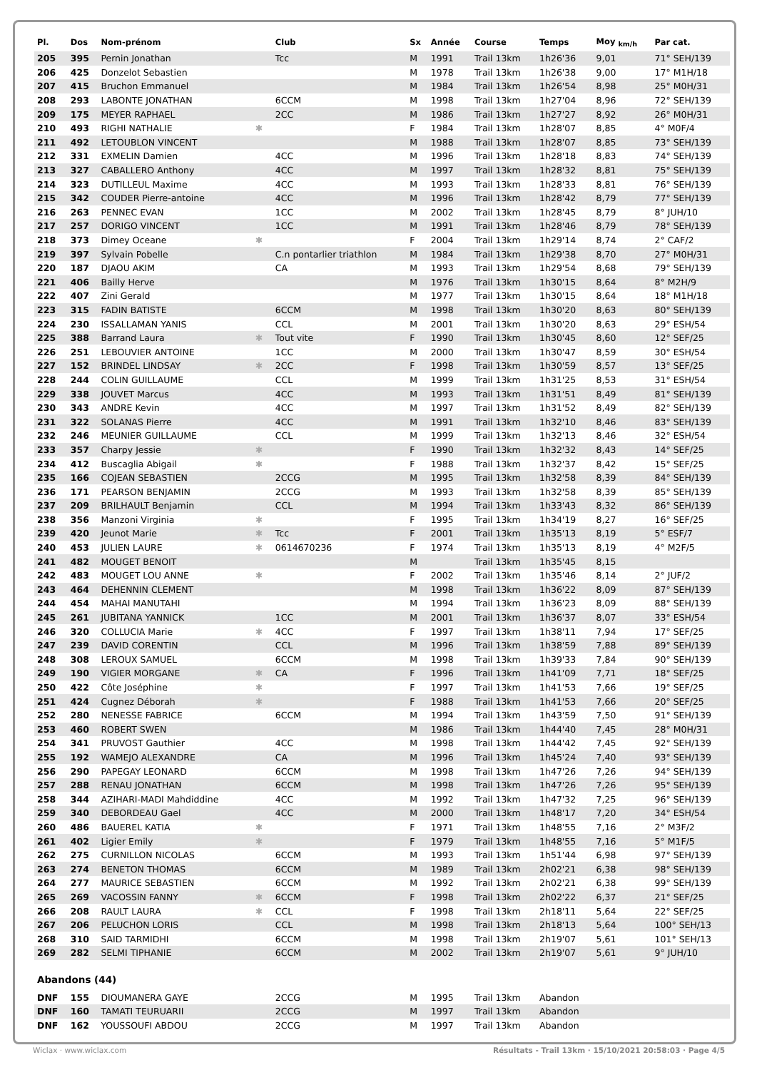| Pl. | Dos | Nom-prénom | | Club | Sx | Année | Course | Temps | Moy <sub>km/h</sub> | Par cat. |
| --- | --- | --- | --- | --- | --- | --- | --- | --- | --- | --- |
| 205 | 395 | Pernin Jonathan | | Tcc | M | 1991 | Trail 13km | 1h26'36 | 9,01 | 71° SEH/139 |
| 206 | 425 | Donzelot Sebastien | | | M | 1978 | Trail 13km | 1h26'38 | 9,00 | 17° M1H/18 |
| 207 | 415 | Bruchon Emmanuel | | | M | 1984 | Trail 13km | 1h26'54 | 8,98 | 25° M0H/31 |
| 208 | 293 | LABONTE JONATHAN | | 6CCM | M | 1998 | Trail 13km | 1h27'04 | 8,96 | 72° SEH/139 |
| 209 | 175 | MEYER RAPHAEL | | 2CC | M | 1986 | Trail 13km | 1h27'27 | 8,92 | 26° M0H/31 |
| 210 | 493 | RIGHI NATHALIE | ✱ | | F | 1984 | Trail 13km | 1h28'07 | 8,85 | 4° M0F/4 |
| 211 | 492 | LETOUBLON VINCENT | | | M | 1988 | Trail 13km | 1h28'07 | 8,85 | 73° SEH/139 |
| 212 | 331 | EXMELIN Damien | | 4CC | M | 1996 | Trail 13km | 1h28'18 | 8,83 | 74° SEH/139 |
| 213 | 327 | CABALLERO Anthony | | 4CC | M | 1997 | Trail 13km | 1h28'32 | 8,81 | 75° SEH/139 |
| 214 | 323 | DUTILLEUL Maxime | | 4CC | M | 1993 | Trail 13km | 1h28'33 | 8,81 | 76° SEH/139 |
| 215 | 342 | COUDER Pierre-antoine | | 4CC | M | 1996 | Trail 13km | 1h28'42 | 8,79 | 77° SEH/139 |
| 216 | 263 | PENNEC EVAN | | 1CC | M | 2002 | Trail 13km | 1h28'45 | 8,79 | 8° JUH/10 |
| 217 | 257 | DORIGO VINCENT | | 1CC | M | 1991 | Trail 13km | 1h28'46 | 8,79 | 78° SEH/139 |
| 218 | 373 | Dimey Oceane | ✱ | | F | 2004 | Trail 13km | 1h29'14 | 8,74 | 2° CAF/2 |
| 219 | 397 | Sylvain Pobelle | | C.n pontarlier triathlon | M | 1984 | Trail 13km | 1h29'38 | 8,70 | 27° M0H/31 |
| 220 | 187 | DJAOU AKIM | | CA | M | 1993 | Trail 13km | 1h29'54 | 8,68 | 79° SEH/139 |
| 221 | 406 | Bailly Herve | | | M | 1976 | Trail 13km | 1h30'15 | 8,64 | 8° M2H/9 |
| 222 | 407 | Zini Gerald | | | M | 1977 | Trail 13km | 1h30'15 | 8,64 | 18° M1H/18 |
| 223 | 315 | FADIN BATISTE | | 6CCM | M | 1998 | Trail 13km | 1h30'20 | 8,63 | 80° SEH/139 |
| 224 | 230 | ISSALLAMAN YANIS | | CCL | M | 2001 | Trail 13km | 1h30'20 | 8,63 | 29° ESH/54 |
| 225 | 388 | Barrand Laura | ✱ | Tout vite | F | 1990 | Trail 13km | 1h30'45 | 8,60 | 12° SEF/25 |
| 226 | 251 | LEBOUVIER ANTOINE | | 1CC | M | 2000 | Trail 13km | 1h30'47 | 8,59 | 30° ESH/54 |
| 227 | 152 | BRINDEL LINDSAY | ✱ | 2CC | F | 1998 | Trail 13km | 1h30'59 | 8,57 | 13° SEF/25 |
| 228 | 244 | COLIN GUILLAUME | | CCL | M | 1999 | Trail 13km | 1h31'25 | 8,53 | 31° ESH/54 |
| 229 | 338 | JOUVET Marcus | | 4CC | M | 1993 | Trail 13km | 1h31'51 | 8,49 | 81° SEH/139 |
| 230 | 343 | ANDRE Kevin | | 4CC | M | 1997 | Trail 13km | 1h31'52 | 8,49 | 82° SEH/139 |
| 231 | 322 | SOLANAS Pierre | | 4CC | M | 1991 | Trail 13km | 1h32'10 | 8,46 | 83° SEH/139 |
| 232 | 246 | MEUNIER GUILLAUME | | CCL | M | 1999 | Trail 13km | 1h32'13 | 8,46 | 32° ESH/54 |
| 233 | 357 | Charpy Jessie | ✱ | | F | 1990 | Trail 13km | 1h32'32 | 8,43 | 14° SEF/25 |
| 234 | 412 | Buscaglia Abigail | ✱ | | F | 1988 | Trail 13km | 1h32'37 | 8,42 | 15° SEF/25 |
| 235 | 166 | COJEAN SEBASTIEN | | 2CCG | M | 1995 | Trail 13km | 1h32'58 | 8,39 | 84° SEH/139 |
| 236 | 171 | PEARSON BENJAMIN | | 2CCG | M | 1993 | Trail 13km | 1h32'58 | 8,39 | 85° SEH/139 |
| 237 | 209 | BRILHAULT Benjamin | | CCL | M | 1994 | Trail 13km | 1h33'43 | 8,32 | 86° SEH/139 |
| 238 | 356 | Manzoni Virginia | ✱ | | F | 1995 | Trail 13km | 1h34'19 | 8,27 | 16° SEF/25 |
| 239 | 420 | Jeunot Marie | ✱ | Tcc | F | 2001 | Trail 13km | 1h35'13 | 8,19 | 5° ESF/7 |
| 240 | 453 | JULIEN LAURE | ✱ | 0614670236 | F | 1974 | Trail 13km | 1h35'13 | 8,19 | 4° M2F/5 |
| 241 | 482 | MOUGET BENOIT | | | M | | Trail 13km | 1h35'45 | 8,15 | |
| 242 | 483 | MOUGET LOU ANNE | ✱ | | F | 2002 | Trail 13km | 1h35'46 | 8,14 | 2° JUF/2 |
| 243 | 464 | DEHENNIN CLEMENT | | | M | 1998 | Trail 13km | 1h36'22 | 8,09 | 87° SEH/139 |
| 244 | 454 | MAHAI MANUTAHI | | | M | 1994 | Trail 13km | 1h36'23 | 8,09 | 88° SEH/139 |
| 245 | 261 | JUBITANA YANNICK | | 1CC | M | 2001 | Trail 13km | 1h36'37 | 8,07 | 33° ESH/54 |
| 246 | 320 | COLLUCIA Marie | ✱ | 4CC | F | 1997 | Trail 13km | 1h38'11 | 7,94 | 17° SEF/25 |
| 247 | 239 | DAVID CORENTIN | | CCL | M | 1996 | Trail 13km | 1h38'59 | 7,88 | 89° SEH/139 |
| 248 | 308 | LEROUX SAMUEL | | 6CCM | M | 1998 | Trail 13km | 1h39'33 | 7,84 | 90° SEH/139 |
| 249 | 190 | VIGIER MORGANE | ✱ | CA | F | 1996 | Trail 13km | 1h41'09 | 7,71 | 18° SEF/25 |
| 250 | 422 | Côte Joséphine | ✱ | | F | 1997 | Trail 13km | 1h41'53 | 7,66 | 19° SEF/25 |
| 251 | 424 | Cugnez Déborah | ✱ | | F | 1988 | Trail 13km | 1h41'53 | 7,66 | 20° SEF/25 |
| 252 | 280 | NENESSE FABRICE | | 6CCM | M | 1994 | Trail 13km | 1h43'59 | 7,50 | 91° SEH/139 |
| 253 | 460 | ROBERT SWEN | | | M | 1986 | Trail 13km | 1h44'40 | 7,45 | 28° M0H/31 |
| 254 | 341 | PRUVOST Gauthier | | 4CC | M | 1998 | Trail 13km | 1h44'42 | 7,45 | 92° SEH/139 |
| 255 | 192 | WAMEJO ALEXANDRE | | CA | M | 1996 | Trail 13km | 1h45'24 | 7,40 | 93° SEH/139 |
| 256 | 290 | PAPEGAY LEONARD | | 6CCM | M | 1998 | Trail 13km | 1h47'26 | 7,26 | 94° SEH/139 |
| 257 | 288 | RENAU JONATHAN | | 6CCM | M | 1998 | Trail 13km | 1h47'26 | 7,26 | 95° SEH/139 |
| 258 | 344 | AZIHARI-MADI Mahdiddine | | 4CC | M | 1992 | Trail 13km | 1h47'32 | 7,25 | 96° SEH/139 |
| 259 | 340 | DEBORDEAU Gael | | 4CC | M | 2000 | Trail 13km | 1h48'17 | 7,20 | 34° ESH/54 |
| 260 | 486 | BAUEREL KATIA | ✱ | | F | 1971 | Trail 13km | 1h48'55 | 7,16 | 2° M3F/2 |
| 261 | 402 | Ligier Emily | ✱ | | F | 1979 | Trail 13km | 1h48'55 | 7,16 | 5° M1F/5 |
| 262 | 275 | CURNILLON NICOLAS | | 6CCM | M | 1993 | Trail 13km | 1h51'44 | 6,98 | 97° SEH/139 |
| 263 | 274 | BENETON THOMAS | | 6CCM | M | 1989 | Trail 13km | 2h02'21 | 6,38 | 98° SEH/139 |
| 264 | 277 | MAURICE SEBASTIEN | | 6CCM | M | 1992 | Trail 13km | 2h02'21 | 6,38 | 99° SEH/139 |
| 265 | 269 | VACOSSIN FANNY | ✱ | 6CCM | F | 1998 | Trail 13km | 2h02'22 | 6,37 | 21° SEF/25 |
| 266 | 208 | RAULT LAURA | ✱ | CCL | F | 1998 | Trail 13km | 2h18'11 | 5,64 | 22° SEF/25 |
| 267 | 206 | PELUCHON LORIS | | CCL | M | 1998 | Trail 13km | 2h18'13 | 5,64 | 100° SEH/13 |
| 268 | 310 | SAID TARMIDHI | | 6CCM | M | 1998 | Trail 13km | 2h19'07 | 5,61 | 101° SEH/13 |
| 269 | 282 | SELMI TIPHANIE | | 6CCM | M | 2002 | Trail 13km | 2h19'07 | 5,61 | 9° JUH/10 |
| Abandons (44) | | | | | | | | | | |
| DNF | 155 | DIOUMANERA GAYE | | 2CCG | M | 1995 | Trail 13km | Abandon | | |
| DNF | 160 | TAMATI TEURUARII | | 2CCG | M | 1997 | Trail 13km | Abandon | | |
| DNF | 162 | YOUSSOUFI ABDOU | | 2CCG | M | 1997 | Trail 13km | Abandon | | |
Wiclax · www.wiclax.com Résultats - Trail 13km · 15/10/2021 20:58:03 · Page 4/5